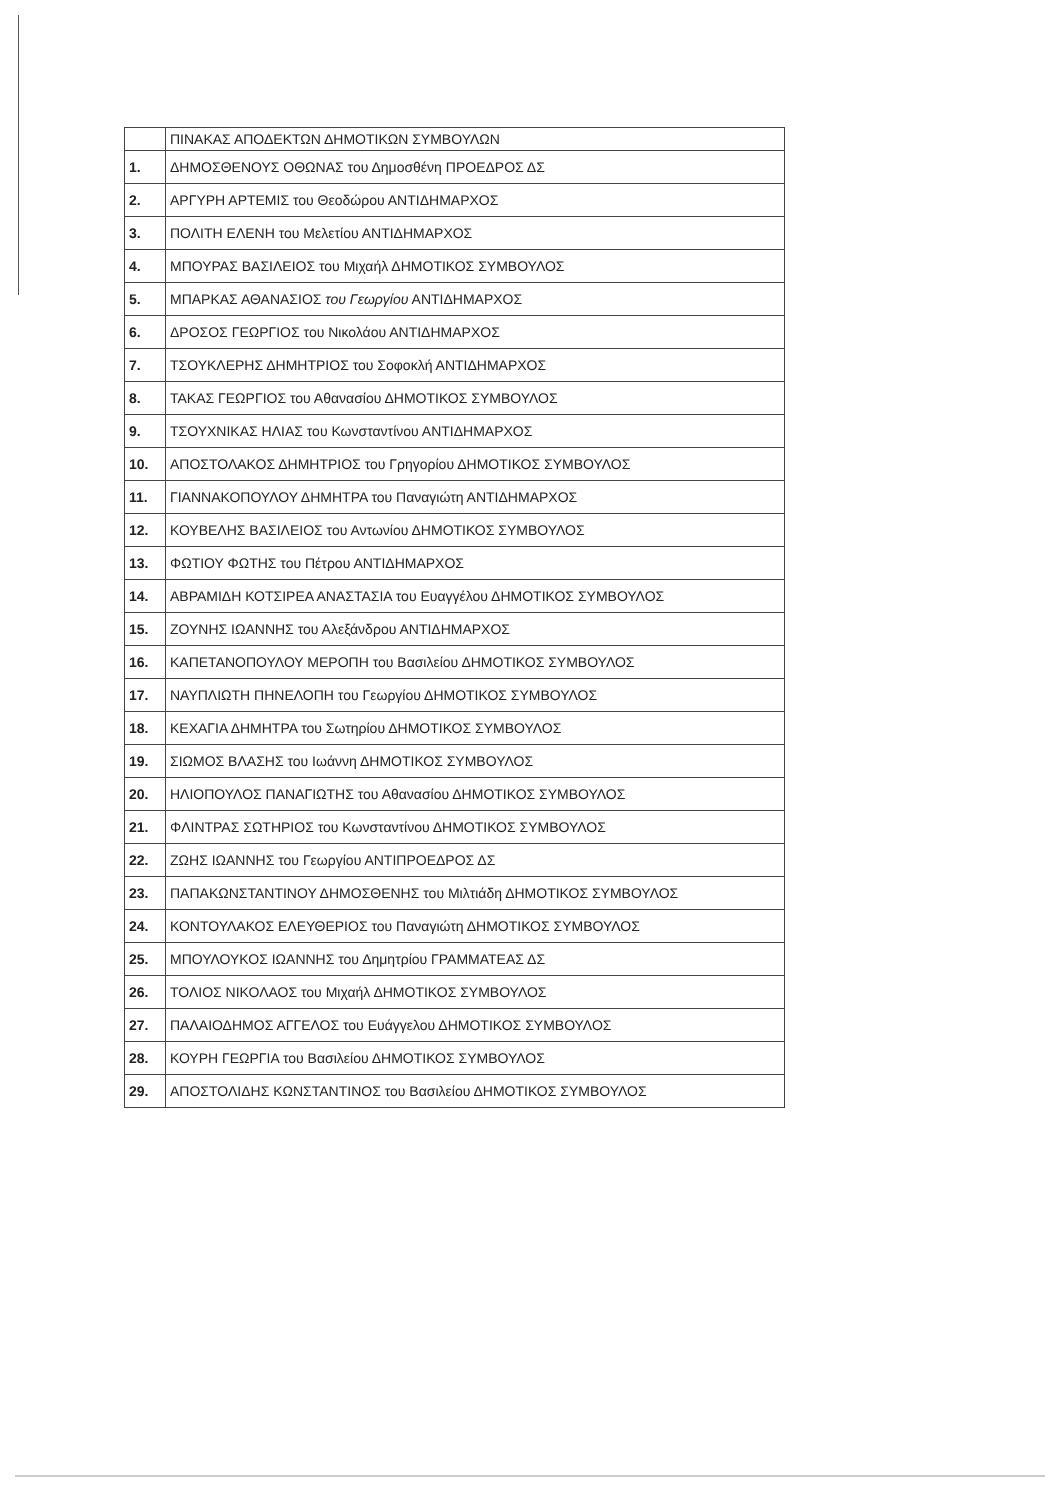| | ΠΙΝΑΚΑΣ ΑΠΟΔΕΚΤΩΝ ΔΗΜΟΤΙΚΩΝ ΣΥΜΒΟΥΛΩΝ |
| --- | --- |
| 1. | ΔΗΜΟΣΘΕΝΟΥΣ ΟΘΩΝΑΣ του Δημοσθένη ΠΡΟΕΔΡΟΣ ΔΣ |
| 2. | ΑΡΓΥΡΗ ΑΡΤΕΜΙΣ του Θεοδώρου ΑΝΤΙΔΗΜΑΡΧΟΣ |
| 3. | ΠΟΛΙΤΗ ΕΛΕΝΗ του Μελετίου ΑΝΤΙΔΗΜΑΡΧΟΣ |
| 4. | ΜΠΟΥΡΑΣ ΒΑΣΙΛΕΙΟΣ του Μιχαήλ ΔΗΜΟΤΙΚΟΣ ΣΥΜΒΟΥΛΟΣ |
| 5. | ΜΠΑΡΚΑΣ ΑΘΑΝΑΣΙΟΣ του Γεωργίου ΑΝΤΙΔΗΜΑΡΧΟΣ |
| 6. | ΔΡΟΣΟΣ ΓΕΩΡΓΙΟΣ του Νικολάου ΑΝΤΙΔΗΜΑΡΧΟΣ |
| 7. | ΤΣΟΥΚΛΕΡΗΣ ΔΗΜΗΤΡΙΟΣ του Σοφοκλή ΑΝΤΙΔΗΜΑΡΧΟΣ |
| 8. | ΤΑΚΑΣ ΓΕΩΡΓΙΟΣ του Αθανασίου ΔΗΜΟΤΙΚΟΣ ΣΥΜΒΟΥΛΟΣ |
| 9. | ΤΣΟΥΧΝΙΚΑΣ ΗΛΙΑΣ του Κωνσταντίνου ΑΝΤΙΔΗΜΑΡΧΟΣ |
| 10. | ΑΠΟΣΤΟΛΑΚΟΣ ΔΗΜΗΤΡΙΟΣ του Γρηγορίου ΔΗΜΟΤΙΚΟΣ ΣΥΜΒΟΥΛΟΣ |
| 11. | ΓΙΑΝΝΑΚΟΠΟΥΛΟΥ ΔΗΜΗΤΡΑ του Παναγιώτη ΑΝΤΙΔΗΜΑΡΧΟΣ |
| 12. | ΚΟΥΒΕΛΗΣ ΒΑΣΙΛΕΙΟΣ του Αντωνίου ΔΗΜΟΤΙΚΟΣ ΣΥΜΒΟΥΛΟΣ |
| 13. | ΦΩΤΙΟΥ ΦΩΤΗΣ του Πέτρου ΑΝΤΙΔΗΜΑΡΧΟΣ |
| 14. | ΑΒΡΑΜΙΔΗ ΚΟΤΣΙΡΕΑ ΑΝΑΣΤΑΣΙΑ του Ευαγγέλου ΔΗΜΟΤΙΚΟΣ ΣΥΜΒΟΥΛΟΣ |
| 15. | ΖΟΥΝΗΣ ΙΩΑΝΝΗΣ του Αλεξάνδρου ΑΝΤΙΔΗΜΑΡΧΟΣ |
| 16. | ΚΑΠΕΤΑΝΟΠΟΥΛΟΥ ΜΕΡΟΠΗ του Βασιλείου ΔΗΜΟΤΙΚΟΣ ΣΥΜΒΟΥΛΟΣ |
| 17. | ΝΑΥΠΛΙΩΤΗ ΠΗΝΕΛΟΠΗ του Γεωργίου ΔΗΜΟΤΙΚΟΣ ΣΥΜΒΟΥΛΟΣ |
| 18. | ΚΕΧΑΓΙΑ ΔΗΜΗΤΡΑ του Σωτηρίου ΔΗΜΟΤΙΚΟΣ ΣΥΜΒΟΥΛΟΣ |
| 19. | ΣΙΩΜΟΣ ΒΛΑΣΗΣ του Ιωάννη ΔΗΜΟΤΙΚΟΣ ΣΥΜΒΟΥΛΟΣ |
| 20. | ΗΛΙΟΠΟΥΛΟΣ ΠΑΝΑΓΙΩΤΗΣ του Αθανασίου ΔΗΜΟΤΙΚΟΣ ΣΥΜΒΟΥΛΟΣ |
| 21. | ΦΛΙΝΤΡΑΣ ΣΩΤΗΡΙΟΣ του Κωνσταντίνου ΔΗΜΟΤΙΚΟΣ ΣΥΜΒΟΥΛΟΣ |
| 22. | ΖΩΗΣ ΙΩΑΝΝΗΣ του Γεωργίου ΑΝΤΙΠΡΟΕΔΡΟΣ ΔΣ |
| 23. | ΠΑΠΑΚΩΝΣΤΑΝΤΙΝΟΥ ΔΗΜΟΣΘΕΝΗΣ του Μιλτιάδη ΔΗΜΟΤΙΚΟΣ ΣΥΜΒΟΥΛΟΣ |
| 24. | ΚΟΝΤΟΥΛΑΚΟΣ ΕΛΕΥΘΕΡΙΟΣ του Παναγιώτη ΔΗΜΟΤΙΚΟΣ ΣΥΜΒΟΥΛΟΣ |
| 25. | ΜΠΟΥΛΟΥΚΟΣ ΙΩΑΝΝΗΣ του Δημητρίου ΓΡΑΜΜΑΤΕΑΣ ΔΣ |
| 26. | ΤΟΛΙΟΣ ΝΙΚΟΛΑΟΣ του Μιχαήλ ΔΗΜΟΤΙΚΟΣ ΣΥΜΒΟΥΛΟΣ |
| 27. | ΠΑΛΑΙΟΔΗΜΟΣ ΑΓΓΕΛΟΣ του Ευάγγελου ΔΗΜΟΤΙΚΟΣ ΣΥΜΒΟΥΛΟΣ |
| 28. | ΚΟΥΡΗ ΓΕΩΡΓΙΑ του Βασιλείου ΔΗΜΟΤΙΚΟΣ ΣΥΜΒΟΥΛΟΣ |
| 29. | ΑΠΟΣΤΟΛΙΔΗΣ ΚΩΝΣΤΑΝΤΙΝΟΣ του Βασιλείου ΔΗΜΟΤΙΚΟΣ ΣΥΜΒΟΥΛΟΣ |